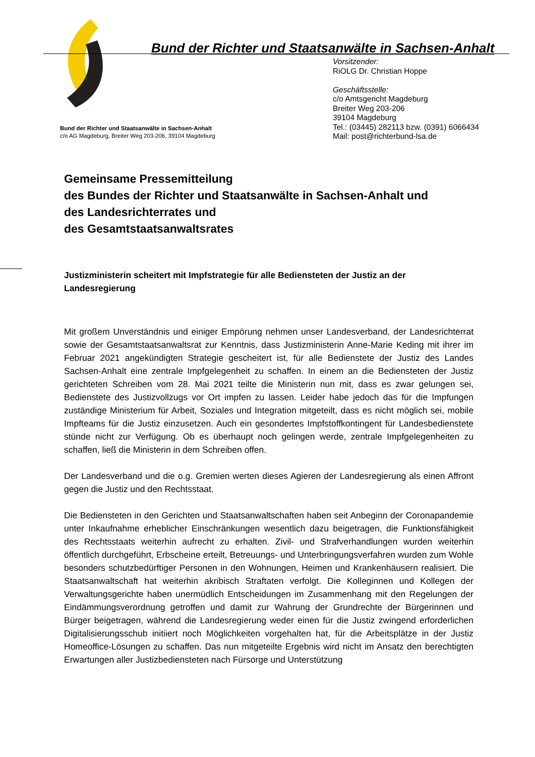Bund der Richter und Staatsanwälte in Sachsen-Anhalt
Vorsitzender:
RiOLG Dr. Christian Hoppe
Geschäftsstelle:
c/o Amtsgericht Magdeburg
Breiter Weg 203-206
39104 Magdeburg
Tel.: (03445) 282113 bzw. (0391) 6066434
Mail: post@richterbund-lsa.de
Bund der Richter und Staatsanwälte in Sachsen-Anhalt
c/o AG Magdeburg, Breiter Weg 203-206, 39104 Magdeburg
Gemeinsame Pressemitteilung
des Bundes der Richter und Staatsanwälte in Sachsen-Anhalt und
des Landesrichterrates und
des Gesamtstaatsanwaltsrates
Justizministerin scheitert mit Impfstrategie für alle Bediensteten der Justiz an der Landesregierung
Mit großem Unverständnis und einiger Empörung nehmen unser Landesverband, der Landesrichterrat sowie der Gesamtstaatsanwaltsrat zur Kenntnis, dass Justizministerin Anne-Marie Keding mit ihrer im Februar 2021 angekündigten Strategie gescheitert ist, für alle Bedienstete der Justiz des Landes Sachsen-Anhalt eine zentrale Impfgelegenheit zu schaffen. In einem an die Bediensteten der Justiz gerichteten Schreiben vom 28. Mai 2021 teilte die Ministerin nun mit, dass es zwar gelungen sei, Bedienstete des Justizvollzugs vor Ort impfen zu lassen. Leider habe jedoch das für die Impfungen zuständige Ministerium für Arbeit, Soziales und Integration mitgeteilt, dass es nicht möglich sei, mobile Impfteams für die Justiz einzusetzen. Auch ein gesondertes Impfstoffkontingent für Landesbedienstete stünde nicht zur Verfügung. Ob es überhaupt noch gelingen werde, zentrale Impfgelegenheiten zu schaffen, ließ die Ministerin in dem Schreiben offen.
Der Landesverband und die o.g. Gremien werten dieses Agieren der Landesregierung als einen Affront gegen die Justiz und den Rechtsstaat.
Die Bediensteten in den Gerichten und Staatsanwaltschaften haben seit Anbeginn der Coronapandemie unter Inkaufnahme erheblicher Einschränkungen wesentlich dazu beigetragen, die Funktionsfähigkeit des Rechtsstaats weiterhin aufrecht zu erhalten. Zivil- und Strafverhandlungen wurden weiterhin öffentlich durchgeführt, Erbscheine erteilt, Betreuungs- und Unterbringungsverfahren wurden zum Wohle besonders schutzbedürftiger Personen in den Wohnungen, Heimen und Krankenhäusern realisiert. Die Staatsanwaltschaft hat weiterhin akribisch Straftaten verfolgt. Die Kolleginnen und Kollegen der Verwaltungsgerichte haben unermüdlich Entscheidungen im Zusammenhang mit den Regelungen der Eindämmungsverordnung getroffen und damit zur Wahrung der Grundrechte der Bürgerinnen und Bürger beigetragen, während die Landesregierung weder einen für die Justiz zwingend erforderlichen Digitalisierungsschub initiiert noch Möglichkeiten vorgehalten hat, für die Arbeitsplätze in der Justiz Homeoffice-Lösungen zu schaffen. Das nun mitgeteilte Ergebnis wird nicht im Ansatz den berechtigten Erwartungen aller Justizbediensteten nach Fürsorge und Unterstützung